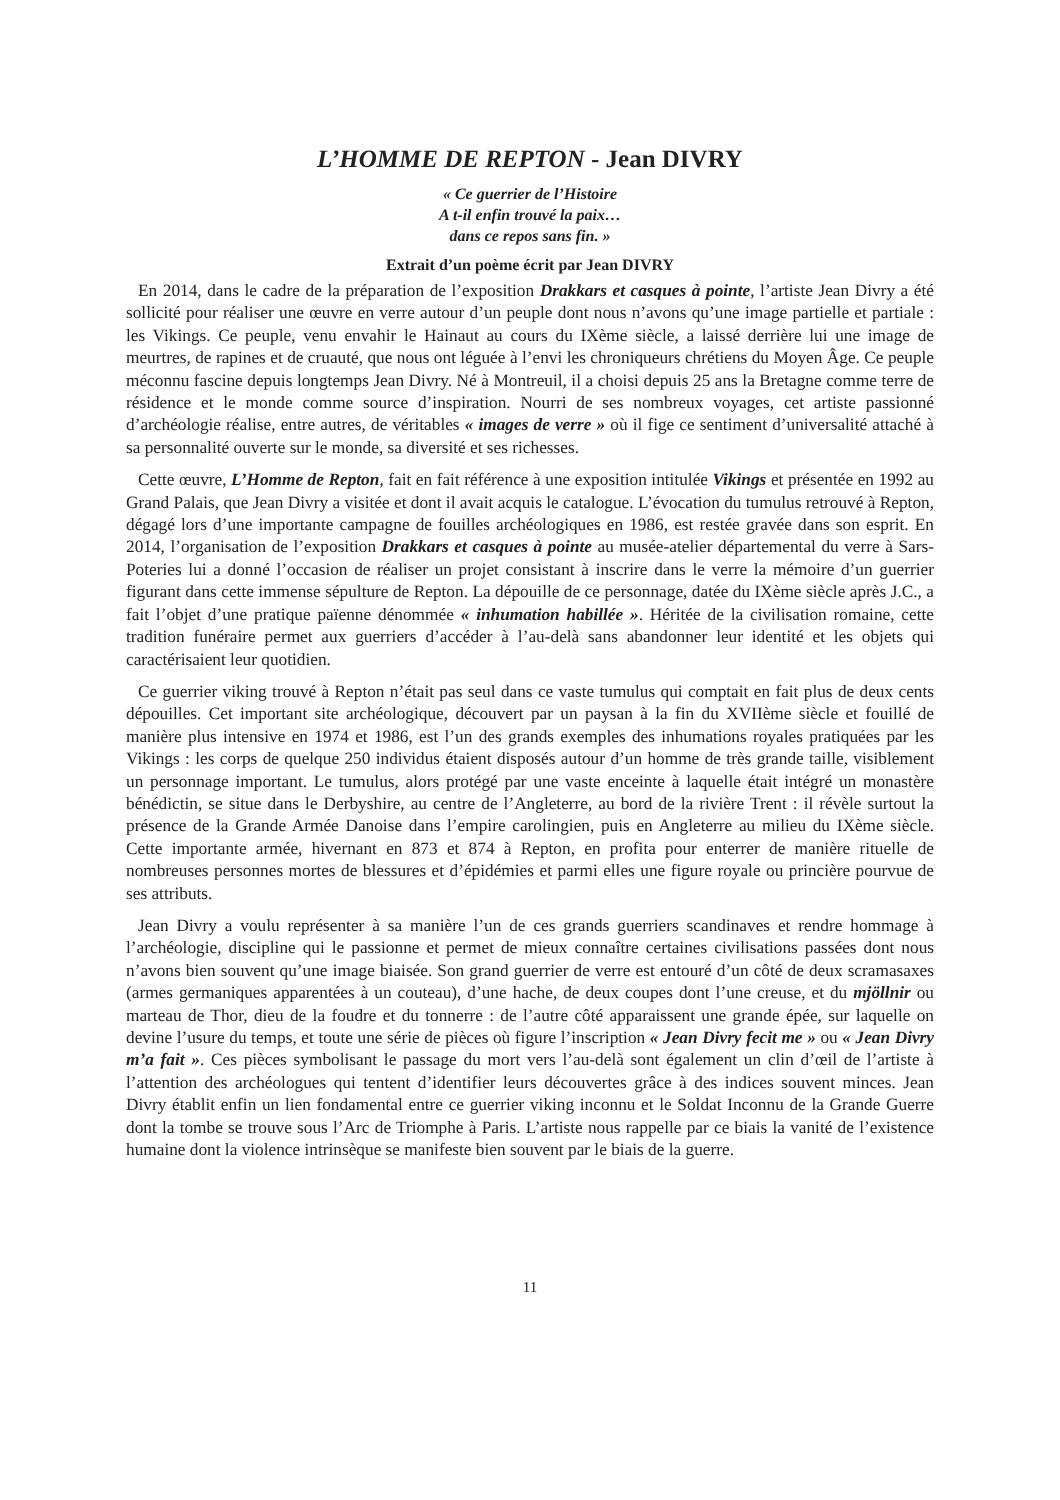L’HOMME DE REPTON - Jean DIVRY
« Ce guerrier de l’Histoire
A t-il enfin trouvé la paix…
dans ce repos sans fin. »
Extrait d’un poème écrit par Jean DIVRY
En 2014, dans le cadre de la préparation de l’exposition Drakkars et casques à pointe, l’artiste Jean Divry a été sollicité pour réaliser une œuvre en verre autour d’un peuple dont nous n’avons qu’une image partielle et partiale : les Vikings. Ce peuple, venu envahir le Hainaut au cours du IXème siècle, a laissé derrière lui une image de meurtres, de rapines et de cruauté, que nous ont léguée à l’envi les chroniqueurs chrétiens du Moyen Âge. Ce peuple méconnu fascine depuis longtemps Jean Divry. Né à Montreuil, il a choisi depuis 25 ans la Bretagne comme terre de résidence et le monde comme source d’inspiration. Nourri de ses nombreux voyages, cet artiste passionné d’archéologie réalise, entre autres, de véritables « images de verre » où il fige ce sentiment d’universalité attaché à sa personnalité ouverte sur le monde, sa diversité et ses richesses.
Cette œuvre, L’Homme de Repton, fait en fait référence à une exposition intitulée Vikings et présentée en 1992 au Grand Palais, que Jean Divry a visitée et dont il avait acquis le catalogue. L’évocation du tumulus retrouvé à Repton, dégagé lors d’une importante campagne de fouilles archéologiques en 1986, est restée gravée dans son esprit. En 2014, l’organisation de l’exposition Drakkars et casques à pointe au musée-atelier départemental du verre à Sars-Poteries lui a donné l’occasion de réaliser un projet consistant à inscrire dans le verre la mémoire d’un guerrier figurant dans cette immense sépulture de Repton. La dépouille de ce personnage, datée du IXème siècle après J.C., a fait l’objet d’une pratique païenne dénommée « inhumation habillée ». Héritée de la civilisation romaine, cette tradition funéraire permet aux guerriers d’accéder à l’au-delà sans abandonner leur identité et les objets qui caractérisaient leur quotidien.
Ce guerrier viking trouvé à Repton n’était pas seul dans ce vaste tumulus qui comptait en fait plus de deux cents dépouilles. Cet important site archéologique, découvert par un paysan à la fin du XVIIème siècle et fouillé de manière plus intensive en 1974 et 1986, est l’un des grands exemples des inhumations royales pratiquées par les Vikings : les corps de quelque 250 individus étaient disposés autour d’un homme de très grande taille, visiblement un personnage important. Le tumulus, alors protégé par une vaste enceinte à laquelle était intégré un monastère bénédictin, se situe dans le Derbyshire, au centre de l’Angleterre, au bord de la rivière Trent : il révèle surtout la présence de la Grande Armée Danoise dans l’empire carolingien, puis en Angleterre au milieu du IXème siècle. Cette importante armée, hivernant en 873 et 874 à Repton, en profita pour enterrer de manière rituelle de nombreuses personnes mortes de blessures et d’épidémies et parmi elles une figure royale ou princière pourvue de ses attributs.
Jean Divry a voulu représenter à sa manière l’un de ces grands guerriers scandinaves et rendre hommage à l’archéologie, discipline qui le passionne et permet de mieux connaître certaines civilisations passées dont nous n’avons bien souvent qu’une image biaisée. Son grand guerrier de verre est entouré d’un côté de deux scramasaxes (armes germaniques apparentées à un couteau), d’une hache, de deux coupes dont l’une creuse, et du mjöllnir ou marteau de Thor, dieu de la foudre et du tonnerre : de l’autre côté apparaissent une grande épée, sur laquelle on devine l’usure du temps, et toute une série de pièces où figure l’inscription « Jean Divry fecit me » ou « Jean Divry m’a fait ». Ces pièces symbolisant le passage du mort vers l’au-delà sont également un clin d’œil de l’artiste à l’attention des archéologues qui tentent d’identifier leurs découvertes grâce à des indices souvent minces. Jean Divry établit enfin un lien fondamental entre ce guerrier viking inconnu et le Soldat Inconnu de la Grande Guerre dont la tombe se trouve sous l’Arc de Triomphe à Paris. L’artiste nous rappelle par ce biais la vanité de l’existence humaine dont la violence intrinsèque se manifeste bien souvent par le biais de la guerre.
11